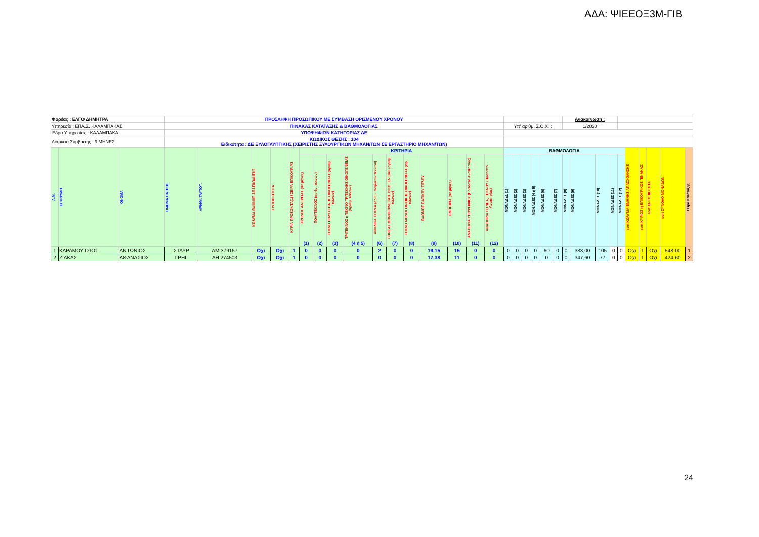ΑΔΑ: ΨΙΕΕΟΞ3Μ-ΓΙΒ
| Φορέας : ΕΛΓΟ ΔΗΜΗΤΡΑ | | | ΠΡΟΣΛΗΨΗ ΠΡΟΣΩΠΙΚΟΥ ΜΕ ΣΥΜΒΑΣΗ ΟΡΙΣΜΕΝΟΥ ΧΡΟΝΟΥ | | | | | | | | | | | | | | | | | | | | | | Ανακοίνωση : | | | | | | | | | |
| Υπηρεσία : ΕΠΑ.Σ. ΚΑΛΑΜΠΑΚΑΣ | | | ΠΙΝΑΚΑΣ ΚΑΤΑΤΑΞΗΣ & ΒΑΘΜΟΛΟΓΙΑΣ | | | | | | | | | | | | | | | | Υπ' αριθμ. Σ.Ο.Χ. : | | | | | | 1/2020 | | | | | | | | | |
| Έδρα Υπηρεσίας : ΚΑΛΑΜΠΑΚΑ | | | ΥΠΟΨΗΦΙΩΝ ΚΑΤΗΓΟΡΙΑΣ ΔΕ | | | | | | | | | | | | | | | | | | | | | | | | | | | | | | | |
| Διάρκεια Σύμβασης : 9 ΜΗΝΕΣ | | | ΚΩΔΙΚΟΣ ΘΕΣΗΣ : 104 Ειδικότητα : ΔΕ ΞΥΛΟΓΛΥΠΤΙΚΗΣ (ΧΕΙΡΙΣΤΗΣ ΞΥΛΟΥΡΓΙΚΩΝ ΜΗΧΑΝ/ΤΩΝ ΣΕ ΕΡΓΑΣΤΗΡΙΟ ΜΗΧΑΝ/ΤΩΝ) | | | | | | | | | | | | | | | | | | | | | | | | | | | | | | | |
| Α.Μ. | ΕΠΩΝΥΜΟ | ΟΝΟΜΑ | ΟΝΟΜΑ ΠΑΤΡΟΣ | ΑΡΙΘΜ. ΤΑΥΤΟΤ. | ΚΩΛΥΜΑ 8ΜΗΝΗΣ ΑΠΑΣΧΟΛΗΣΗΣ | ΕΝΤΟΠΙΟΤΗΤΑ | ΚΥΡΙΑ ΠΡΟΣΟΝΤΑ(1) / ΣΕΙΡΑ ΕΠΙΚΟΥΡΙΑΣ | ΚΡΙΤΗΡΙΑ | | | | | | | | | | | ΒΑΘΜΟΛΟΓΙΑ | | | | | | | | | | | sort ΚΩΛΥΜΑ 8ΜΗΝΗΣ ΑΠΑΣΧΟΛΗΣΗΣ | sort ΚΥΡΙΟΣ η ΕΠΙΚΟΥΡΙΚΟΣ ΠΙΝΑΚΑΣ | sort ΕΝΤΟΠΙΟΤΗΤΑ | sort ΣΥΝΟΛΟ ΜΟΝΑΔΩΝ | Σειρά Κατάταξης |
| | | | | | | | | ΧΡΟΝΟΣ ΑΝΕΡΓΙΑΣ (σε μήνες) (1) | ΠΟΛΥΤΕΚΝΟΣ (αριθμ. τέκνων) (2) | ΤΕΚΝΟ ΠΟΛΥΤΕΚΝΗΣ ΟΙΚΟΓΕΝΕΙΑΣ (αριθμ. τέκνων) (3) | ΤΡΙΤΕΚΝΟΣ η ΤΕΚΝΟ ΤΡΙΤΕΚΝΗΣ ΟΙΚΟΓΕΝΕΙΑΣ (αριθμ. τέκνων) (4 ή 5) | ΑΝΗΛΙΚΑ ΤΕΚΝΑ (αριθμ. ανήλικων τέκνων) (6) | ΓΟΝΕΑΣ ΜΟΝΟΓΟΝΕΙΚΗΣ ΟΙΚΟΓΕΝΕΙΑΣ (αριθμ. τέκνων) (7) | ΤΕΚΝΟ ΜΟΝΟΓΟΝΕΙΚΗΣ ΟΙΚΟΓΕΝΕΙΑΣ (αρ. τέκνων) (8) | ΒΑΘΜΟΣ ΒΑΣΙΚΟΥ ΤΙΤΛΟΥ (9) | ΕΜΠΕΙΡΙΑ (σε μήνες) (10) | ΑΝΑΠΗΡΙΑ ΥΠΟΨΗΦΙΟΥ (Ποσοστό Αναπηρίας) (11) | ΑΝΑΠΗΡΙΑ ΓΟΝΕΑ, ΤΕΚΝΟΥ (Ποσοστό Αναπηρίας) (12) | ΜΟΝΑΔΕΣ (1) | ΜΟΝΑΔΕΣ (2) | ΜΟΝΑΔΕΣ (3) | ΜΟΝΑΔΕΣ (4 ή 5) | ΜΟΝΑΔΕΣ (6) | ΜΟΝΑΔΕΣ (7) | ΜΟΝΑΔΕΣ (8) | ΜΟΝΑΔΕΣ (9) | ΜΟΝΑΔΕΣ (10) | ΜΟΝΑΔΕΣ (11) | ΜΟΝΑΔΕΣ (12) | | | | | |
| 1 | ΚΑΡΑΜΟΥΤΣΙΟΣ | ΑΝΤΩΝΙΟΣ | ΣΤΑΥΡ | ΑΜ 379157 | Οχι | Οχι | 1 | 0 | 0 | 0 | 0 | 2 | 0 | 0 | 19,15 | 15 | 0 | 0 | 0 | 0 | 0 | 0 | 60 | 0 | 0 | 383,00 | 105 | 0 | 0 | Οχι | 1 | Οχι | 548,00 | 1 |
| 2 | ΖΙΑΚΑΣ | ΑΘΑΝΑΣΙΟΣ | ΓΡΗΓ | ΑΗ 274503 | Οχι | Οχι | 1 | 0 | 0 | 0 | 0 | 0 | 0 | 0 | 17,38 | 11 | 0 | 0 | 0 | 0 | 0 | 0 | 0 | 0 | 0 | 347,60 | 77 | 0 | 0 | Οχι | 1 | Οχι | 424,60 | 2 |
24